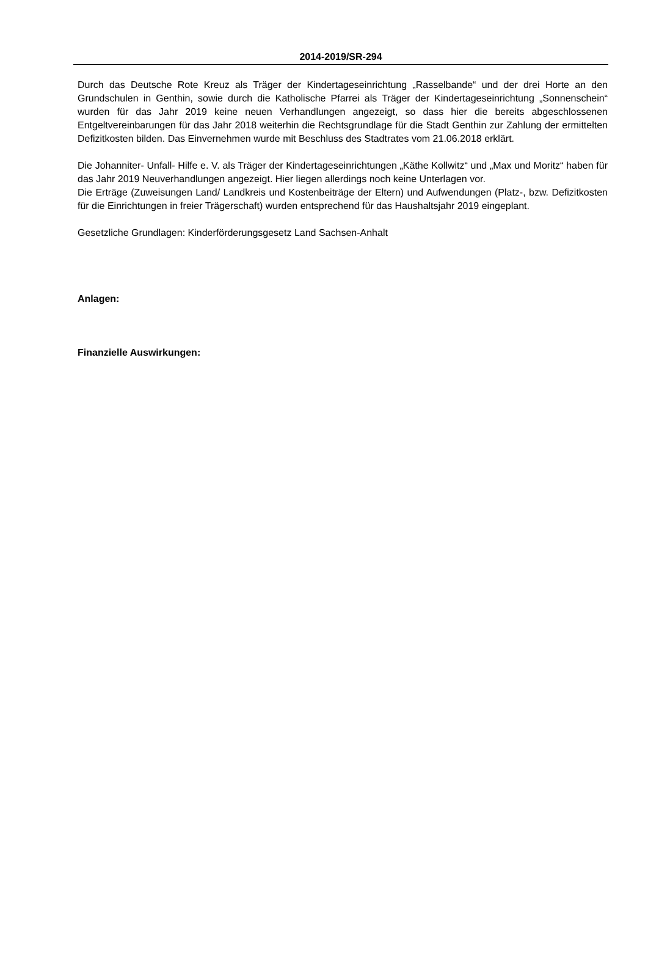2014-2019/SR-294
Durch das Deutsche Rote Kreuz als Träger der Kindertageseinrichtung „Rasselbande“ und der drei Horte an den Grundschulen in Genthin, sowie durch die Katholische Pfarrei als Träger der Kindertageseinrichtung „Sonnenschein“ wurden für das Jahr 2019 keine neuen Verhandlungen angezeigt, so dass hier die bereits abgeschlossenen Entgeltvereinbarungen für das Jahr 2018 weiterhin die Rechtsgrundlage für die Stadt Genthin zur Zahlung der ermittelten Defizitkosten bilden. Das Einvernehmen wurde mit Beschluss des Stadtrates vom 21.06.2018 erklärt.
Die Johanniter- Unfall- Hilfe e. V. als Träger der Kindertageseinrichtungen „Käthe Kollwitz“ und „Max und Moritz“ haben für das Jahr 2019 Neuverhandlungen angezeigt. Hier liegen allerdings noch keine Unterlagen vor.
Die Erträge (Zuweisungen Land/ Landkreis und Kostenbeiträge der Eltern) und Aufwendungen (Platz-, bzw. Defizitkosten für die Einrichtungen in freier Trägerschaft) wurden entsprechend für das Haushaltsjahr 2019 eingeplant.
Gesetzliche Grundlagen: Kinderförderungsgesetz Land Sachsen-Anhalt
Anlagen:
Finanzielle Auswirkungen: